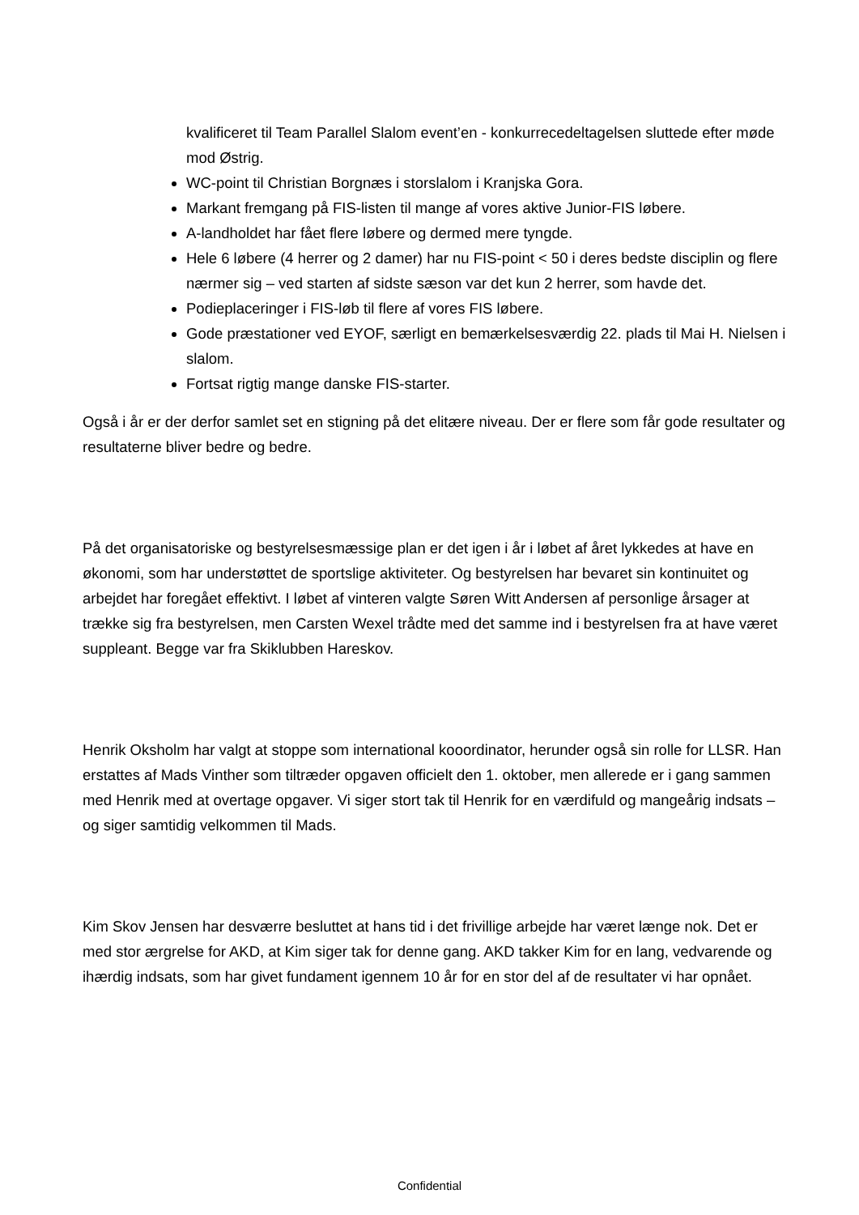kvalificeret til Team Parallel Slalom event’en - konkurrecedeltagelsen sluttede efter møde mod Østrig.
WC-point til Christian Borgnæs i storslalom i Kranjska Gora.
Markant fremgang på FIS-listen til mange af vores aktive Junior-FIS løbere.
A-landholdet har fået flere løbere og dermed mere tyngde.
Hele 6 løbere (4 herrer og 2 damer) har nu FIS-point < 50 i deres bedste disciplin og flere nærmer sig – ved starten af sidste sæson var det kun 2 herrer, som havde det.
Podieplaceringer i FIS-løb til flere af vores FIS løbere.
Gode præstationer ved EYOF, særligt en bemærkelsesværdig 22. plads til Mai H. Nielsen i slalom.
Fortsat rigtig mange danske FIS-starter.
Også i år er der derfor samlet set en stigning på det elitære niveau. Der er flere som får gode resultater og resultaterne bliver bedre og bedre.
På det organisatoriske og bestyrelsesmæssige plan er det igen i år i løbet af året lykkedes at have en økonomi, som har understøttet de sportslige aktiviteter. Og bestyrelsen har bevaret sin kontinuitet og arbejdet har foregået effektivt. I løbet af vinteren valgte Søren Witt Andersen af personlige årsager at trække sig fra bestyrelsen, men Carsten Wexel trådte med det samme ind i bestyrelsen fra at have været suppleant. Begge var fra Skiklubben Hareskov.
Henrik Oksholm har valgt at stoppe som international kooordinator, herunder også sin rolle for LLSR. Han erstattes af Mads Vinther som tiltræder opgaven officielt den 1. oktober, men allerede er i gang sammen med Henrik med at overtage opgaver. Vi siger stort tak til Henrik for en værdifuld og mangeårig indsats – og siger samtidig velkommen til Mads.
Kim Skov Jensen har desværre besluttet at hans tid i det frivillige arbejde har været længe nok. Det er med stor ærgrelse for AKD, at Kim siger tak for denne gang. AKD takker Kim for en lang, vedvarende og ihærdig indsats, som har givet fundament igennem 10 år for en stor del af de resultater vi har opnået.
Confidential